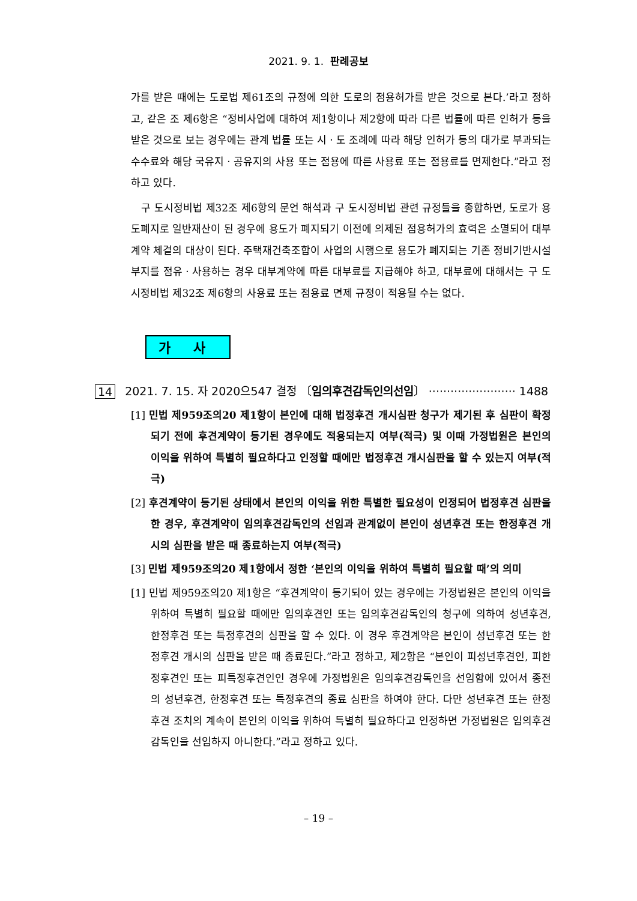2021. 9. 1. 판례공보
가를 받은 때에는 도로법 제61조의 규정에 의한 도로의 점용허가를 받은 것으로 본다.’라고 정하고, 같은 조 제6항은 “정비사업에 대하여 제1항이나 제2항에 따라 다른 법률에 따른 인허가 등을 받은 것으로 보는 경우에는 관계 법률 또는 시ㆍ도 조례에 따라 해당 인허가 등의 대가로 부과되는 수수료와 해당 국유지ㆍ공유지의 사용 또는 점용에 따른 사용료 또는 점용료를 면제한다.”라고 정하고 있다.
구 도시정비법 제32조 제6항의 문언 해석과 구 도시정비법 관련 규정들을 종합하면, 도로가 용도폐지로 일반재산이 된 경우에 용도가 폐지되기 이전에 의제된 점용허가의 효력은 소멸되어 대부계약 체결의 대상이 된다. 주택재건축조합이 사업의 시행으로 용도가 폐지되는 기존 정비기반시설 부지를 점유ㆍ사용하는 경우 대부계약에 따른 대부료를 지급해야 하고, 대부료에 대해서는 구 도시정비법 제32조 제6항의 사용료 또는 점용료 면제 규정이 적용될 수는 없다.
가 사
14 2021. 7. 15. 자 2020으547 결정 〔임의후견감독인의선임〕 ························ 1488
[1] 민법 제959조의20 제1항이 본인에 대해 법정후견 개시심판 청구가 제기된 후 심판이 확정되기 전에 후견계약이 등기된 경우에도 적용되는지 여부(적극) 및 이때 가정법원은 본인의 이익을 위하여 특별히 필요하다고 인정할 때에만 법정후견 개시심판을 할 수 있는지 여부(적극)
[2] 후견계약이 등기된 상태에서 본인의 이익을 위한 특별한 필요성이 인정되어 법정후견 심판을 한 경우, 후견계약이 임의후견감독인의 선임과 관계없이 본인이 성년후견 또는 한정후견 개시의 심판을 받은 때 종료하는지 여부(적극)
[3] 민법 제959조의20 제1항에서 정한 ‘본인의 이익을 위하여 특별히 필요할 때’의 의미
[1] 민법 제959조의20 제1항은 “후견계약이 등기되어 있는 경우에는 가정법원은 본인의 이익을 위하여 특별히 필요할 때에만 임의후견인 또는 임의후견감독인의 청구에 의하여 성년후견, 한정후견 또는 특정후견의 심판을 할 수 있다. 이 경우 후견계약은 본인이 성년후견 또는 한정후견 개시의 심판을 받은 때 종료된다.”라고 정하고, 제2항은 “본인이 피성년후견인, 피한정후견인 또는 피특정후견인인 경우에 가정법원은 임의후견감독인을 선임함에 있어서 종전의 성년후견, 한정후견 또는 특정후견의 종료 심판을 하여야 한다. 다만 성년후견 또는 한정후견 조치의 계속이 본인의 이익을 위하여 특별히 필요하다고 인정하면 가정법원은 임의후견감독인을 선임하지 아니한다.”라고 정하고 있다.
– 19 –